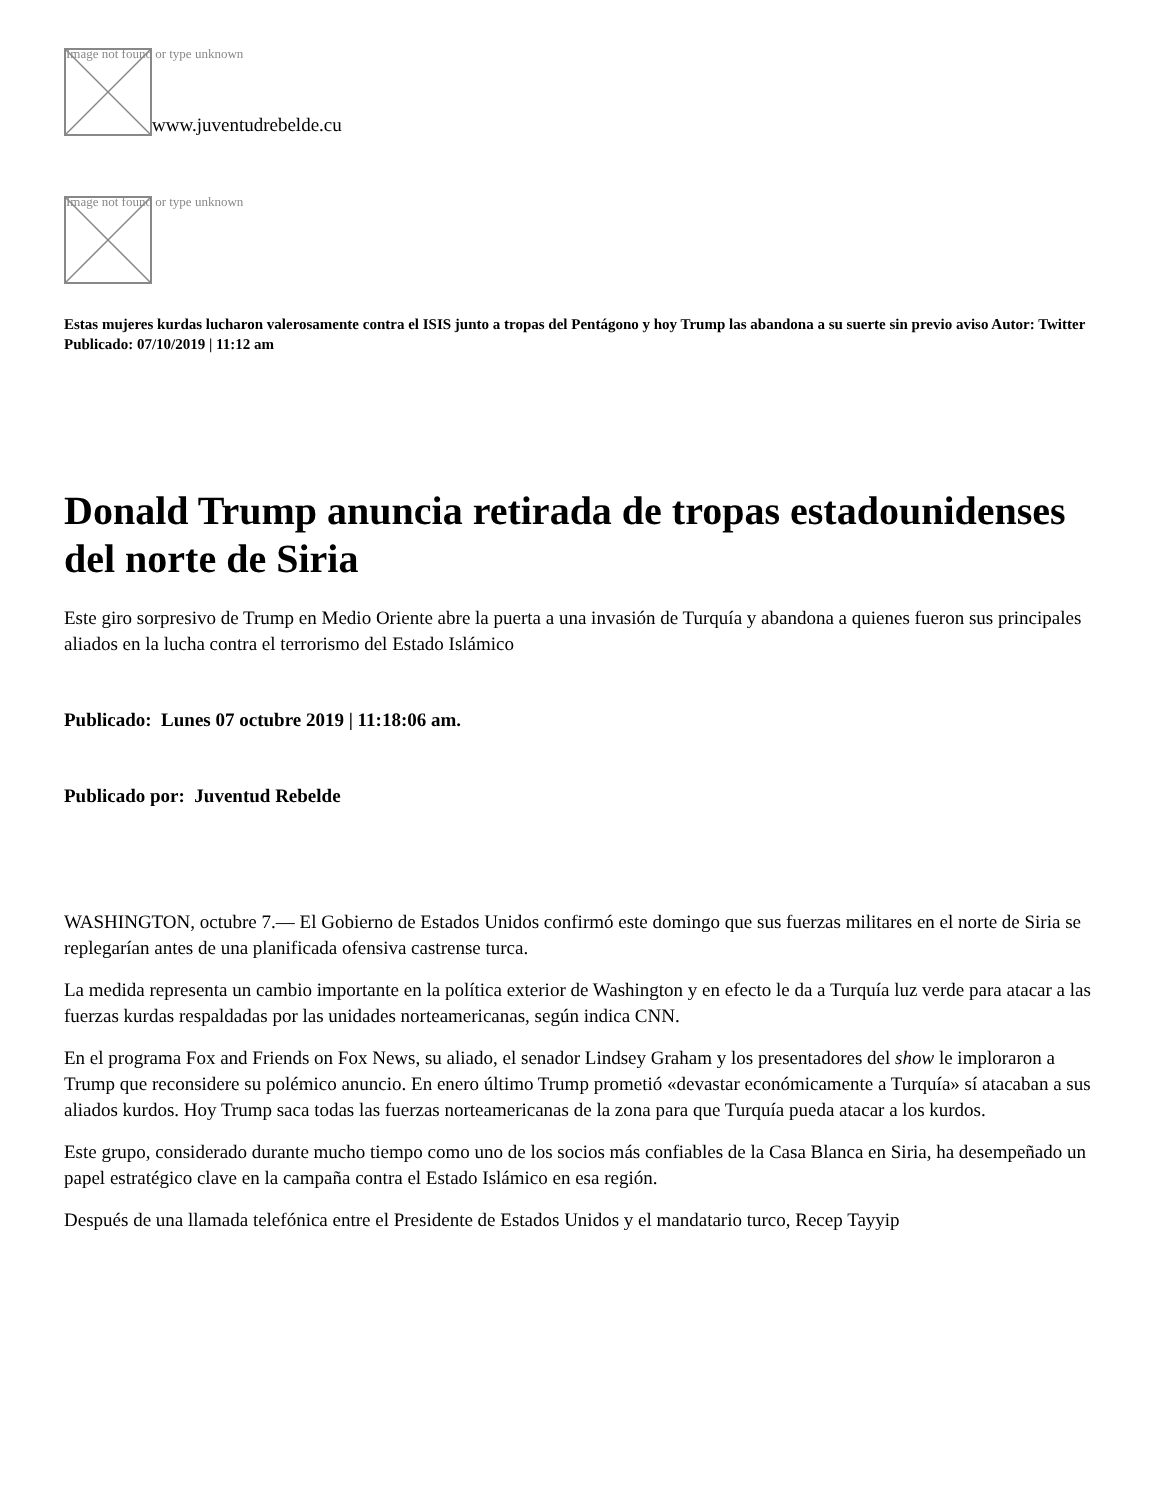Image not found or type unknown
www.juventudrebelde.cu
Image not found or type unknown
Estas mujeres kurdas lucharon valerosamente contra el ISIS junto a tropas del Pentágono y hoy Trump las abandona a su suerte sin previo aviso Autor: Twitter Publicado: 07/10/2019 | 11:12 am
Donald Trump anuncia retirada de tropas estadounidenses del norte de Siria
Este giro sorpresivo de Trump en Medio Oriente abre la puerta a una invasión de Turquía y abandona a quienes fueron sus principales aliados en la lucha contra el terrorismo del Estado Islámico
Publicado: Lunes 07 octubre 2019 | 11:18:06 am.
Publicado por: Juventud Rebelde
WASHINGTON, octubre 7.— El Gobierno de Estados Unidos confirmó este domingo que sus fuerzas militares en el norte de Siria se replegarían antes de una planificada ofensiva castrense turca.
La medida representa un cambio importante en la política exterior de Washington y en efecto le da a Turquía luz verde para atacar a las fuerzas kurdas respaldadas por las unidades norteamericanas, según indica CNN.
En el programa Fox and Friends on Fox News, su aliado, el senador Lindsey Graham y los presentadores del show le imploraron a Trump que reconsidere su polémico anuncio. En enero último Trump prometió «devastar económicamente a Turquía» sí atacaban a sus aliados kurdos. Hoy Trump saca todas las fuerzas norteamericanas de la zona para que Turquía pueda atacar a los kurdos.
Este grupo, considerado durante mucho tiempo como uno de los socios más confiables de la Casa Blanca en Siria, ha desempeñado un papel estratégico clave en la campaña contra el Estado Islámico en esa región.
Después de una llamada telefónica entre el Presidente de Estados Unidos y el mandatario turco, Recep Tayyip